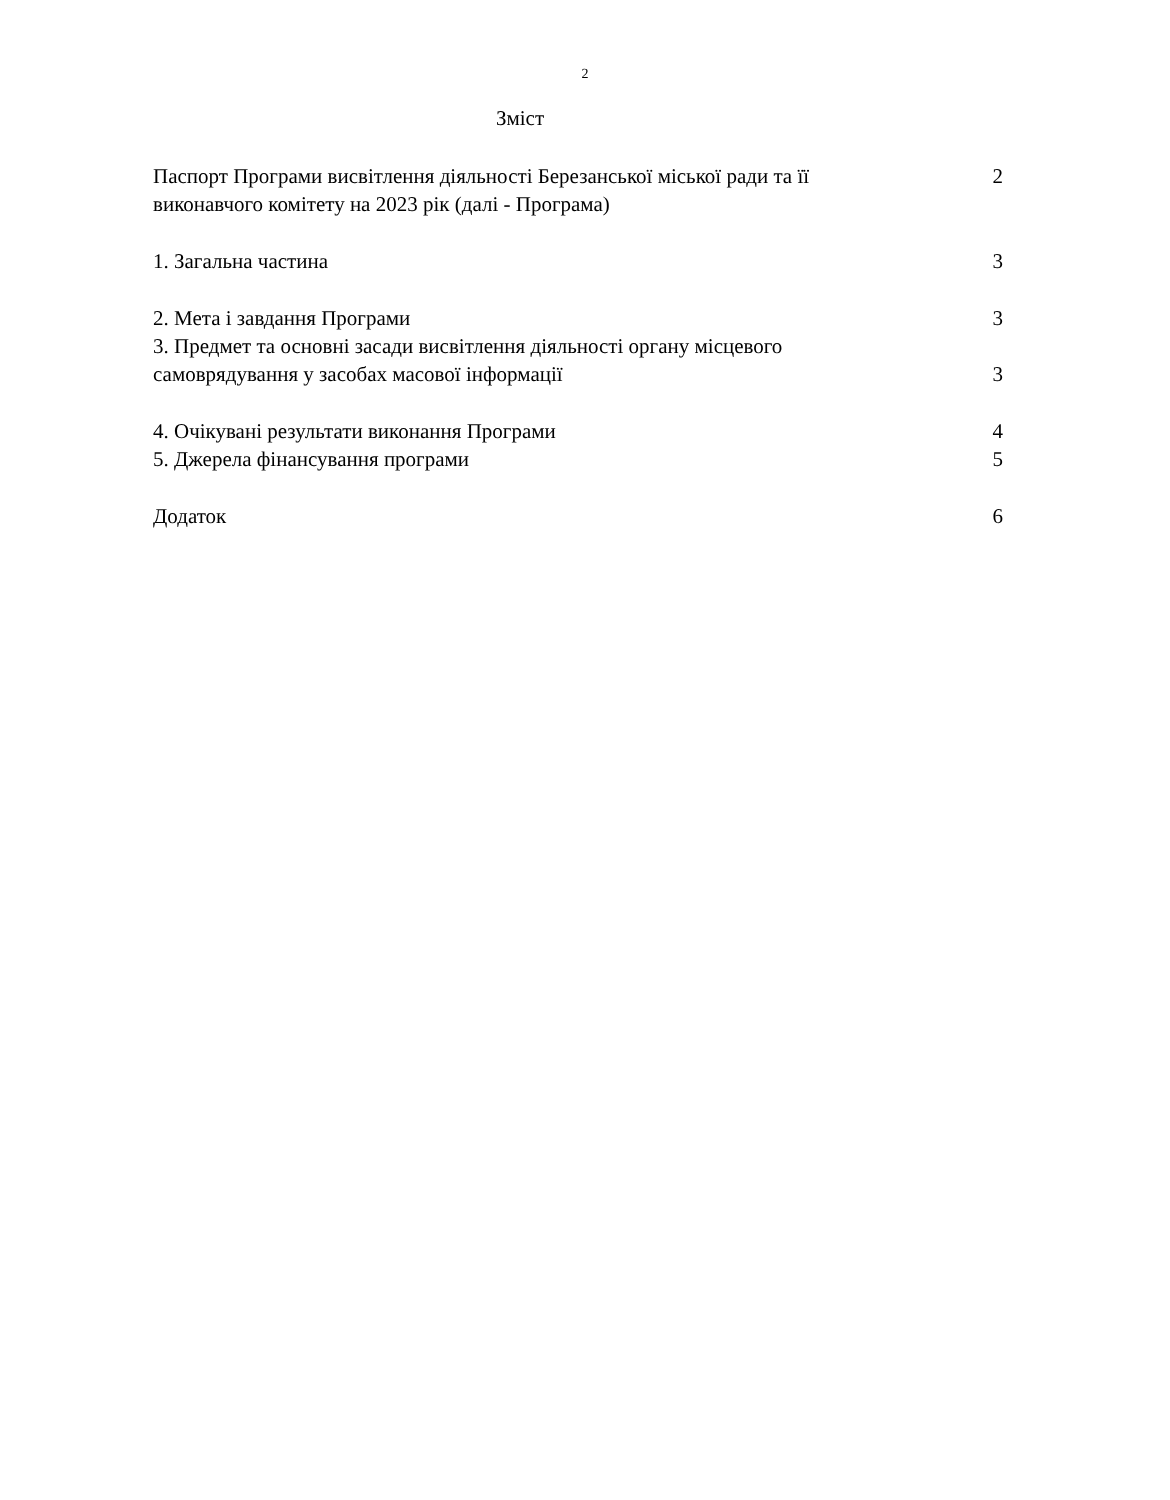2
Зміст
Паспорт Програми висвітлення діяльності Березанської міської ради та її виконавчого комітету на 2023 рік (далі - Програма) 2
1. Загальна частина 3
2. Мета і завдання Програми 3
3. Предмет та основні засади висвітлення діяльності органу місцевого самоврядування у засобах масової інформації 3
4. Очікувані результати виконання Програми 4
5. Джерела фінансування програми 5
Додаток 6